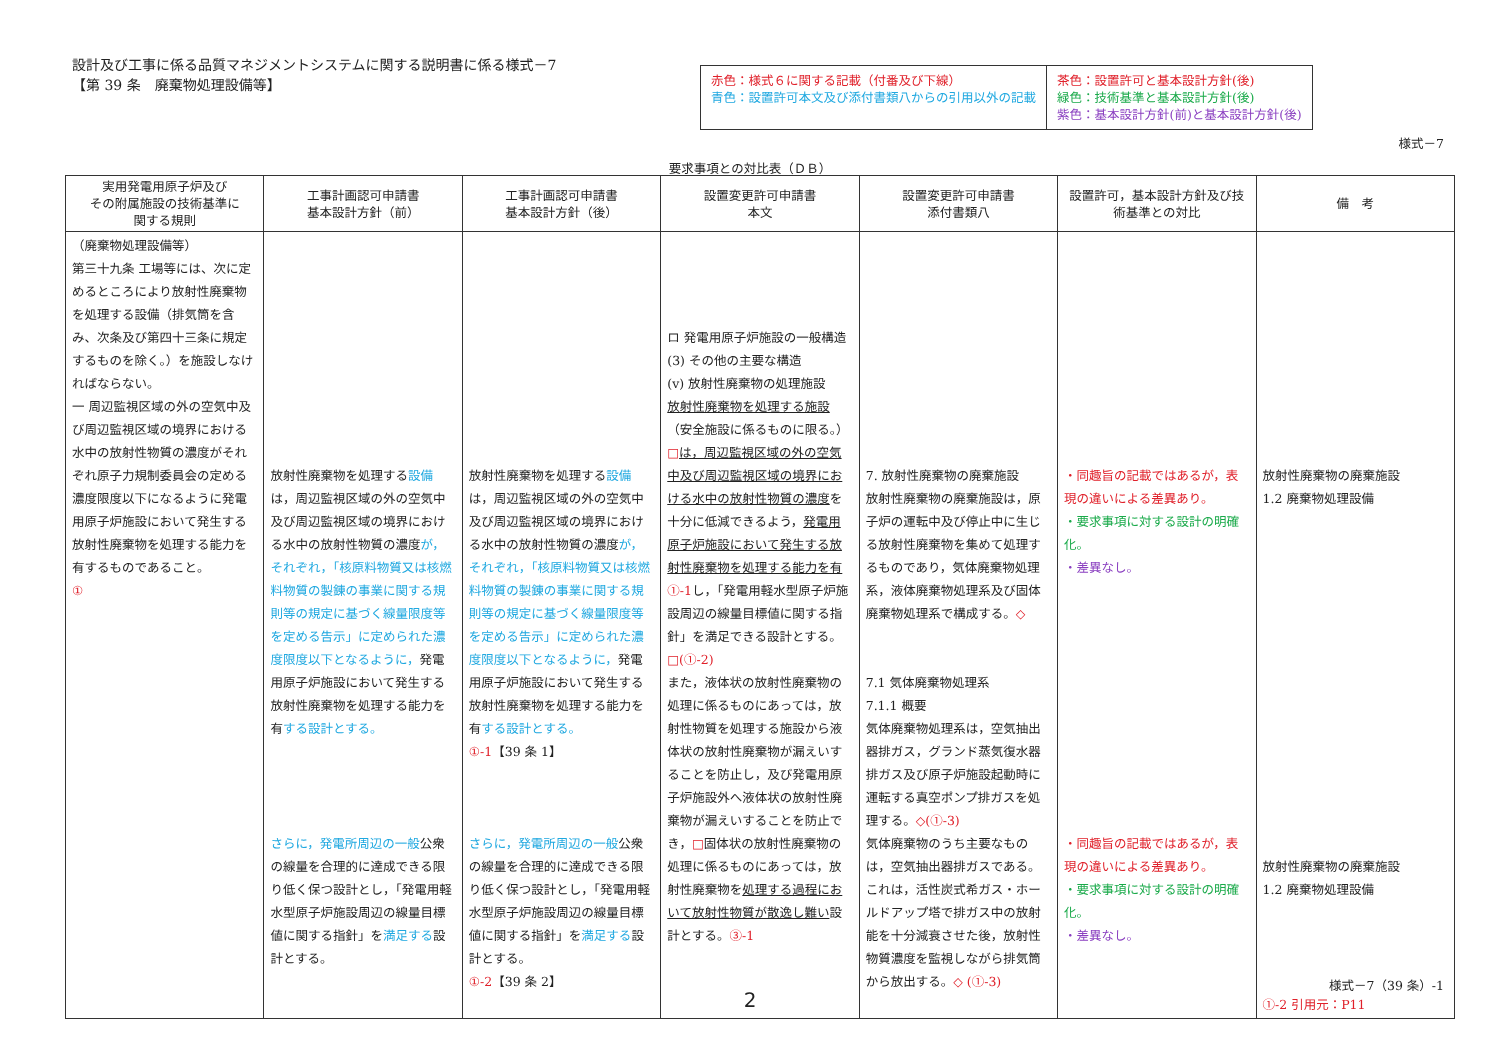設計及び工事に係る品質マネジメントシステムに関する説明書に係る様式－7
【第 39 条　廃棄物処理設備等】
赤色：様式６に関する記載（付番及び下線）
青色：設置許可本文及び添付書類八からの引用以外の記載
茶色：設置許可と基本設計方針(後)
緑色：技術基準と基本設計方針(後)
紫色：基本設計方針(前)と基本設計方針(後)
様式－7
要求事項との対比表（ＤＢ）
| 実用発電用原子炉及び その附属施設の技術基準に 関する規則 | 工事計画認可申請書 基本設計方針（前） | 工事計画認可申請書 基本設計方針（後） | 設置変更許可申請書 本文 | 設置変更許可申請書 添付書類八 | 設置許可，基本設計方針及び技術基準との対比 | 備 考 |
| --- | --- | --- | --- | --- | --- | --- |
| （廃棄物処理設備等） 第三十九条 工場等には、次に定めるところにより放射性廃棄物を処理する設備（排気筒を含み、次条及び第四十三条に規定するものを除く。）を施設しなければならない。 一 周辺監視区域の外の空気中及び周辺監視区域の境界における水中の放射性物質の濃度がそれぞれ原子力規制委員会の定める濃度限度以下になるように発電用原子炉施設において発生する放射性廃棄物を処理する能力を有するものであること。 ① | 放射性廃棄物を処理する 設備 は，周辺監視区域の外の空気中及び周辺監視区域の境界における水中の放射性物質の濃度 が，それぞれ，「核原料物質又は核燃料物質の製錬の事業に関する規則等の規定に基づく線量限度等を定める告示」に定められた濃度限度以下となるように， 発電用原子炉施設において発生する放射性廃棄物を処理する能力を有 する設計とする。 さらに，発電所周辺の一般 公衆の線量を合理的に達成できる限り低く保つ設計とし，「発電用軽水型原子炉施設周辺の線量目標値に関する指針」を 満足する 設計とする。 | 放射性廃棄物を処理する 設備 は，周辺監視区域の外の空気中及び周辺監視区域の境界における水中の放射性物質の濃度 が，それぞれ，「核原料物質又は核燃料物質の製錬の事業に関する規則等の規定に基づく線量限度等を定める告示」に定められた濃度限度以下となるように， 発電用原子炉施設において発生する放射性廃棄物を処理する能力を有 する設計とする。 ①-1 【39 条 1】 さらに，発電所周辺の一般 公衆の線量を合理的に達成できる限り低く保つ設計とし，「発電用軽水型原子炉施設周辺の線量目標値に関する指針」を 満足する 設計とする。 ①-2 【39 条 2】 | ロ 発電用原子炉施設の一般構造 (3) その他の主要な構造 (v) 放射性廃棄物の処理施設 放射性廃棄物を処理する施設 （安全施設に係るものに限る。） □ は，周辺監視区域の外の空気中及び周辺監視区域の境界における水中の放射性物質の濃度 を十分に低減できるよう， 発電用原子炉施設において発生する放射性廃棄物を処理する能力を有 ①-1 し，「発電用軽水型原子炉施設周辺の線量目標値に関する指針」を満足できる設計とする。 □(①-2) また，液体状の放射性廃棄物の処理に係るものにあっては，放射性物質を処理する施設から液体状の放射性廃棄物が漏えいすることを防止し，及び発電用原子炉施設外へ液体状の放射性廃棄物が漏えいすることを防止でき， □ 固体状の放射性廃棄物の処理に係るものにあっては，放射性廃棄物を 処理する過程において放射性物質が散逸し難い 設計とする。 ③-1 | 7. 放射性廃棄物の廃棄施設 放射性廃棄物の廃棄施設は，原子炉の運転中及び停止中に生じる放射性廃棄物を集めて処理するものであり，気体廃棄物処理系，液体廃棄物処理系及び固体廃棄物処理系で構成する。 ◇ 7.1 気体廃棄物処理系 7.1.1 概要 気体廃棄物処理系は，空気抽出器排ガス，グランド蒸気復水器排ガス及び原子炉施設起動時に運転する真空ポンプ排ガスを処理する。 ◇(①-3) 気体廃棄物のうち主要なものは，空気抽出器排ガスである。これは，活性炭式希ガス・ホールドアップ塔で排ガス中の放射能を十分減衰させた後，放射性物質濃度を監視しながら排気筒から放出する。 ◇ (①-3) | ・同趣旨の記載ではあるが，表現の違いによる差異あり。 ・要求事項に対する設計の明確化。 ・差異なし。 ・同趣旨の記載ではあるが，表現の違いによる差異あり。 ・要求事項に対する設計の明確化。 ・差異なし。 | 放射性廃棄物の廃棄施設 1.2 廃棄物処理設備 放射性廃棄物の廃棄施設 1.2 廃棄物処理設備 ①-2 引用元：P11 |
様式－7（39 条）-1
2